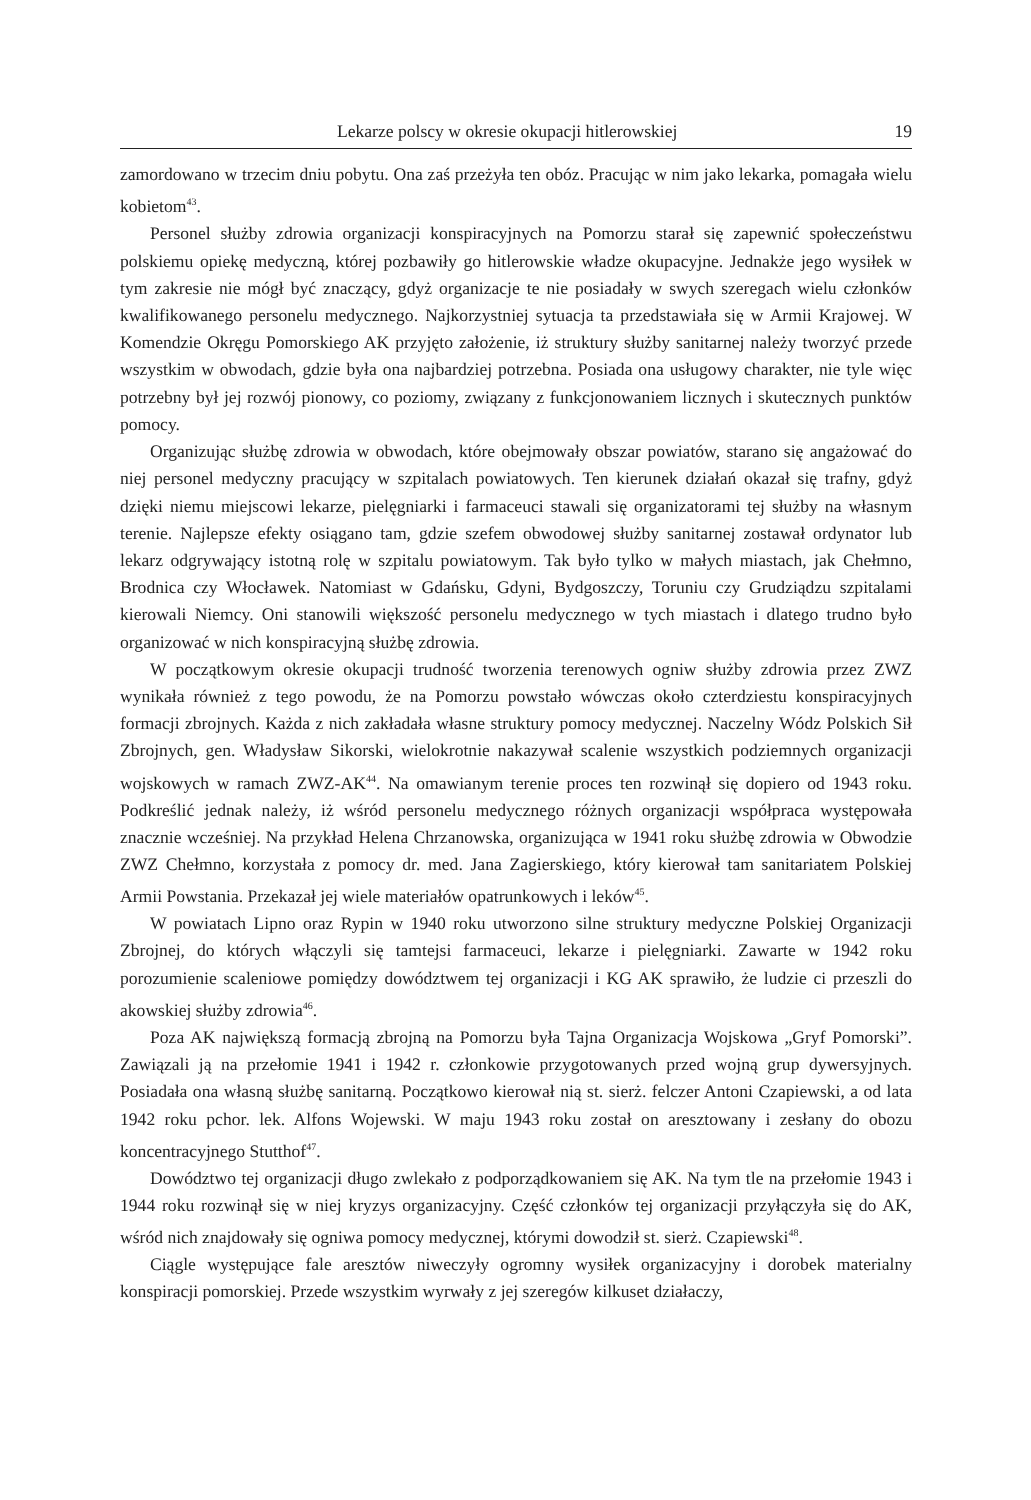Lekarze polscy w okresie okupacji hitlerowskiej 19
zamordowano w trzecim dniu pobytu. Ona zaś przeżyła ten obóz. Pracując w nim jako lekarka, pomagała wielu kobietom<sup>43</sup>.
Personel służby zdrowia organizacji konspiracyjnych na Pomorzu starał się zapewnić społeczeństwu polskiemu opiekę medyczną, której pozbawiły go hitlerowskie władze okupacyjne. Jednakże jego wysiłek w tym zakresie nie mógł być znaczący, gdyż organizacje te nie posiadały w swych szeregach wielu członków kwalifikowanego personelu medycznego. Najkorzystniej sytuacja ta przedstawiała się w Armii Krajowej. W Komendzie Okręgu Pomorskiego AK przyjęto założenie, iż struktury służby sanitarnej należy tworzyć przede wszystkim w obwodach, gdzie była ona najbardziej potrzebna. Posiada ona usługowy charakter, nie tyle więc potrzebny był jej rozwój pionowy, co poziomy, związany z funkcjonowaniem licznych i skutecznych punktów pomocy.
Organizując służbę zdrowia w obwodach, które obejmowały obszar powiatów, starano się angażować do niej personel medyczny pracujący w szpitalach powiatowych. Ten kierunek działań okazał się trafny, gdyż dzięki niemu miejscowi lekarze, pielęgniarki i farmaceuci stawali się organizatorami tej służby na własnym terenie. Najlepsze efekty osiągano tam, gdzie szefem obwodowej służby sanitarnej zostawał ordynator lub lekarz odgrywający istotną rolę w szpitalu powiatowym. Tak było tylko w małych miastach, jak Chełmno, Brodnica czy Włocławek. Natomiast w Gdańsku, Gdyni, Bydgoszczy, Toruniu czy Grudziądzu szpitalami kierowali Niemcy. Oni stanowili większość personelu medycznego w tych miastach i dlatego trudno było organizować w nich konspiracyjną służbę zdrowia.
W początkowym okresie okupacji trudność tworzenia terenowych ogniw służby zdrowia przez ZWZ wynikała również z tego powodu, że na Pomorzu powstało wówczas około czterdziestu konspiracyjnych formacji zbrojnych. Każda z nich zakładała własne struktury pomocy medycznej. Naczelny Wódz Polskich Sił Zbrojnych, gen. Władysław Sikorski, wielokrotnie nakazywał scalenie wszystkich podziemnych organizacji wojskowych w ramach ZWZ-AK<sup>44</sup>. Na omawianym terenie proces ten rozwinął się dopiero od 1943 roku. Podkreślić jednak należy, iż wśród personelu medycznego różnych organizacji współpraca występowała znacznie wcześniej. Na przykład Helena Chrzanowska, organizująca w 1941 roku służbę zdrowia w Obwodzie ZWZ Chełmno, korzystała z pomocy dr. med. Jana Zagierskiego, który kierował tam sanitariatem Polskiej Armii Powstania. Przekazał jej wiele materiałów opatrunkowych i leków<sup>45</sup>.
W powiatach Lipno oraz Rypin w 1940 roku utworzono silne struktury medyczne Polskiej Organizacji Zbrojnej, do których włączyli się tamtejsi farmaceuci, lekarze i pielęgniarki. Zawarte w 1942 roku porozumienie scaleniowe pomiędzy dowództwem tej organizacji i KG AK sprawiło, że ludzie ci przeszli do akowskiej służby zdrowia<sup>46</sup>.
Poza AK największą formacją zbrojną na Pomorzu była Tajna Organizacja Wojskowa „Gryf Pomorski”. Zawiązali ją na przełomie 1941 i 1942 r. członkowie przygotowanych przed wojną grup dywersyjnych. Posiadała ona własną służbę sanitarną. Początkowo kierował nią st. sierż. felczer Antoni Czapiewski, a od lata 1942 roku pchor. lek. Alfons Wojewski. W maju 1943 roku został on aresztowany i zesłany do obozu koncentracyjnego Stutthof<sup>47</sup>.
Dowództwo tej organizacji długo zwlekało z podporządkowaniem się AK. Na tym tle na przełomie 1943 i 1944 roku rozwinął się w niej kryzys organizacyjny. Część członków tej organizacji przyłączyła się do AK, wśród nich znajdowały się ogniwa pomocy medycznej, którymi dowodził st. sierż. Czapiewski<sup>48</sup>.
Ciągle występujące fale aresztów niweczyły ogromny wysiłek organizacyjny i dorobek materialny konspiracji pomorskiej. Przede wszystkim wyrwały z jej szeregów kilkuset działaczy,